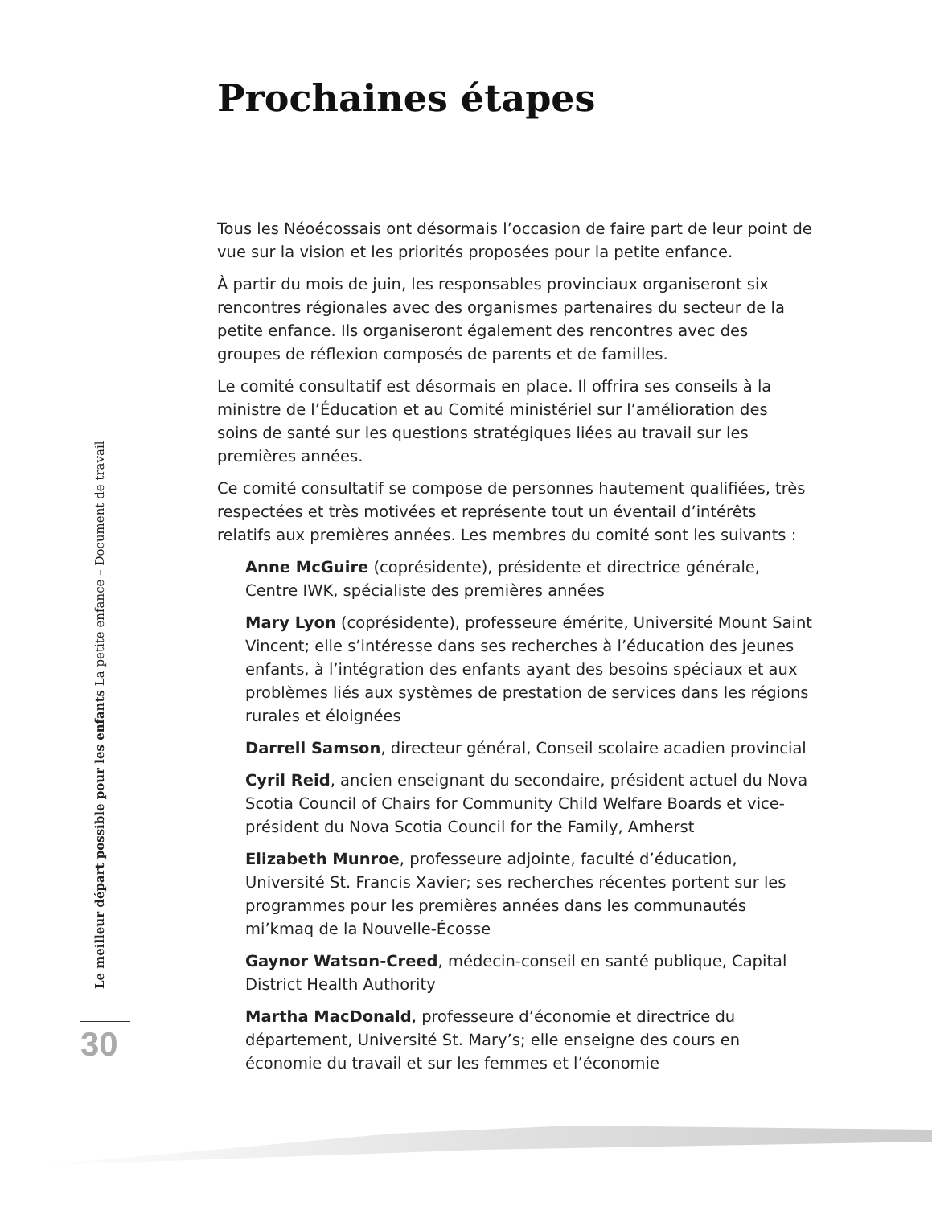Prochaines étapes
Tous les Néoécossais ont désormais l’occasion de faire part de leur point de vue sur la vision et les priorités proposées pour la petite enfance.
À partir du mois de juin, les responsables provinciaux organiseront six rencontres régionales avec des organismes partenaires du secteur de la petite enfance. Ils organiseront également des rencontres avec des groupes de réflexion composés de parents et de familles.
Le comité consultatif est désormais en place. Il offrira ses conseils à la ministre de l’Éducation et au Comité ministériel sur l’amélioration des soins de santé sur les questions stratégiques liées au travail sur les premières années.
Ce comité consultatif se compose de personnes hautement qualifiées, très respectées et très motivées et représente tout un éventail d’intérêts relatifs aux premières années. Les membres du comité sont les suivants :
Anne McGuire (coprésidente), présidente et directrice générale, Centre IWK, spécialiste des premières années
Mary Lyon (coprésidente), professeure émérite, Université Mount Saint Vincent; elle s’intéresse dans ses recherches à l’éducation des jeunes enfants, à l’intégration des enfants ayant des besoins spéciaux et aux problèmes liés aux systèmes de prestation de services dans les régions rurales et éloignées
Darrell Samson, directeur général, Conseil scolaire acadien provincial
Cyril Reid, ancien enseignant du secondaire, président actuel du Nova Scotia Council of Chairs for Community Child Welfare Boards et vice-président du Nova Scotia Council for the Family, Amherst
Elizabeth Munroe, professeure adjointe, faculté d’éducation, Université St. Francis Xavier; ses recherches récentes portent sur les programmes pour les premières années dans les communautés mi’kmaq de la Nouvelle-Écosse
Gaynor Watson-Creed, médecin-conseil en santé publique, Capital District Health Authority
Martha MacDonald, professeure d’économie et directrice du département, Université St. Mary’s; elle enseigne des cours en économie du travail et sur les femmes et l’économie
Le meilleur départ possible pour les enfants La petite enfance – Document de travail
30